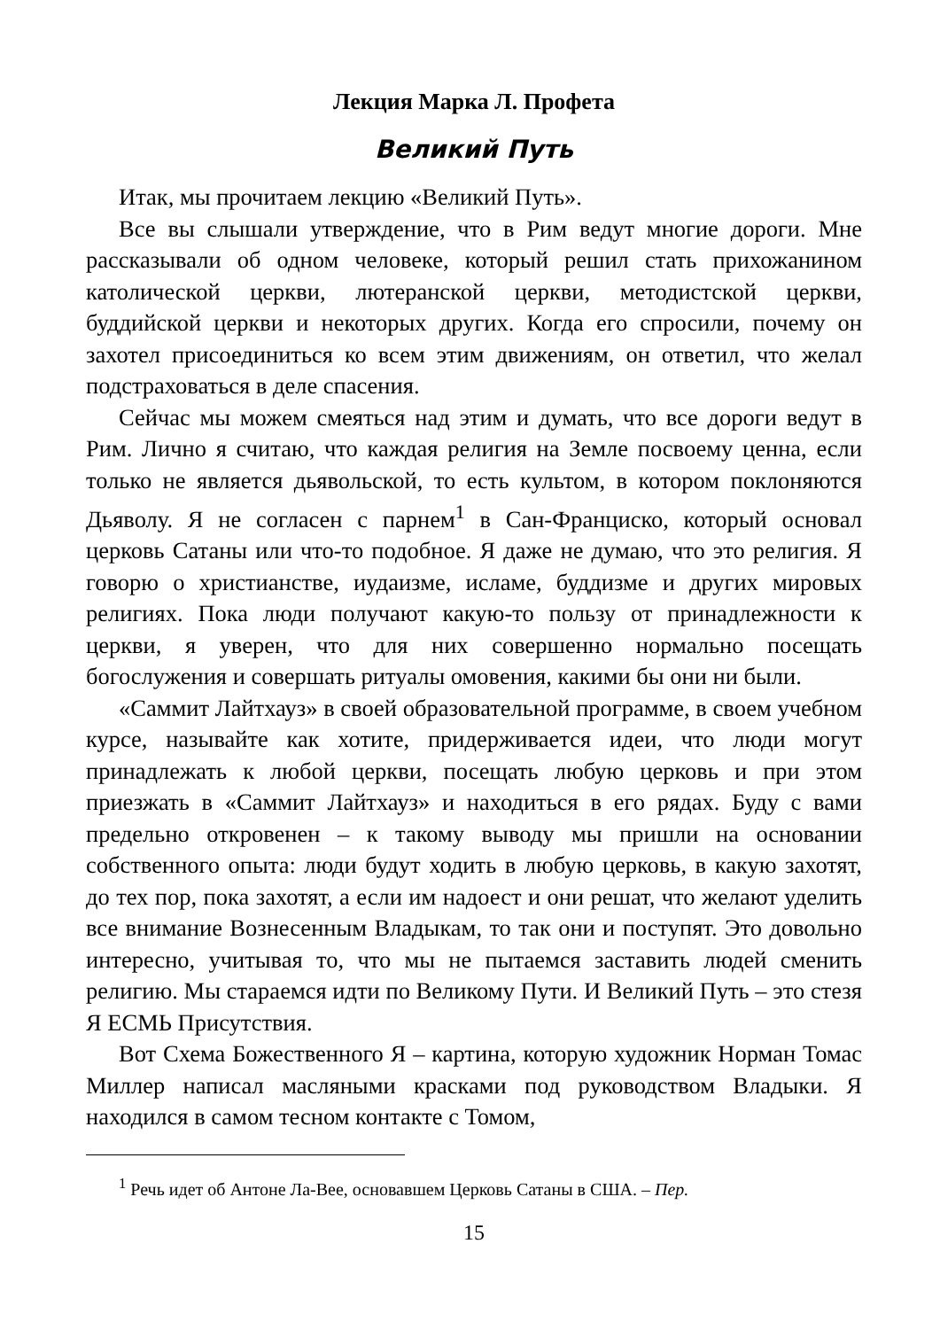Лекция Марка Л. Профета
Великий Путь
Итак, мы прочитаем лекцию «Великий Путь».
Все вы слышали утверждение, что в Рим ведут многие дороги. Мне рассказывали об одном человеке, который решил стать прихожанином католической церкви, лютеранской церкви, методистской церкви, буддийской церкви и некоторых других. Когда его спросили, почему он захотел присоединиться ко всем этим движениям, он ответил, что желал подстраховаться в деле спасения.
Сейчас мы можем смеяться над этим и думать, что все дороги ведут в Рим. Лично я считаю, что каждая религия на Земле посвоему ценна, если только не является дьявольской, то есть культом, в котором поклоняются Дьяволу. Я не согласен с парнем<sup>1</sup> в Сан-Франциско, который основал церковь Сатаны или что-то подобное. Я даже не думаю, что это религия. Я говорю о христианстве, иудаизме, исламе, буддизме и других мировых религиях. Пока люди получают какую-то пользу от принадлежности к церкви, я уверен, что для них совершенно нормально посещать богослужения и совершать ритуалы омовения, какими бы они ни были.
«Саммит Лайтхауз» в своей образовательной программе, в своем учебном курсе, называйте как хотите, придерживается идеи, что люди могут принадлежать к любой церкви, посещать любую церковь и при этом приезжать в «Саммит Лайтхауз» и находиться в его рядах. Буду с вами предельно откровенен – к такому выводу мы пришли на основании собственного опыта: люди будут ходить в любую церковь, в какую захотят, до тех пор, пока захотят, а если им надоест и они решат, что желают уделить все внимание Вознесенным Владыкам, то так они и поступят. Это довольно интересно, учитывая то, что мы не пытаемся заставить людей сменить религию. Мы стараемся идти по Великому Пути. И Великий Путь – это стезя Я ЕСМЬ Присутствия.
Вот Схема Божественного Я – картина, которую художник Норман Томас Миллер написал масляными красками под руководством Владыки. Я находился в самом тесном контакте с Томом,
<sup>1</sup> Речь идет об Антоне Ла-Вее, основавшем Церковь Сатаны в США. – Пер.
15